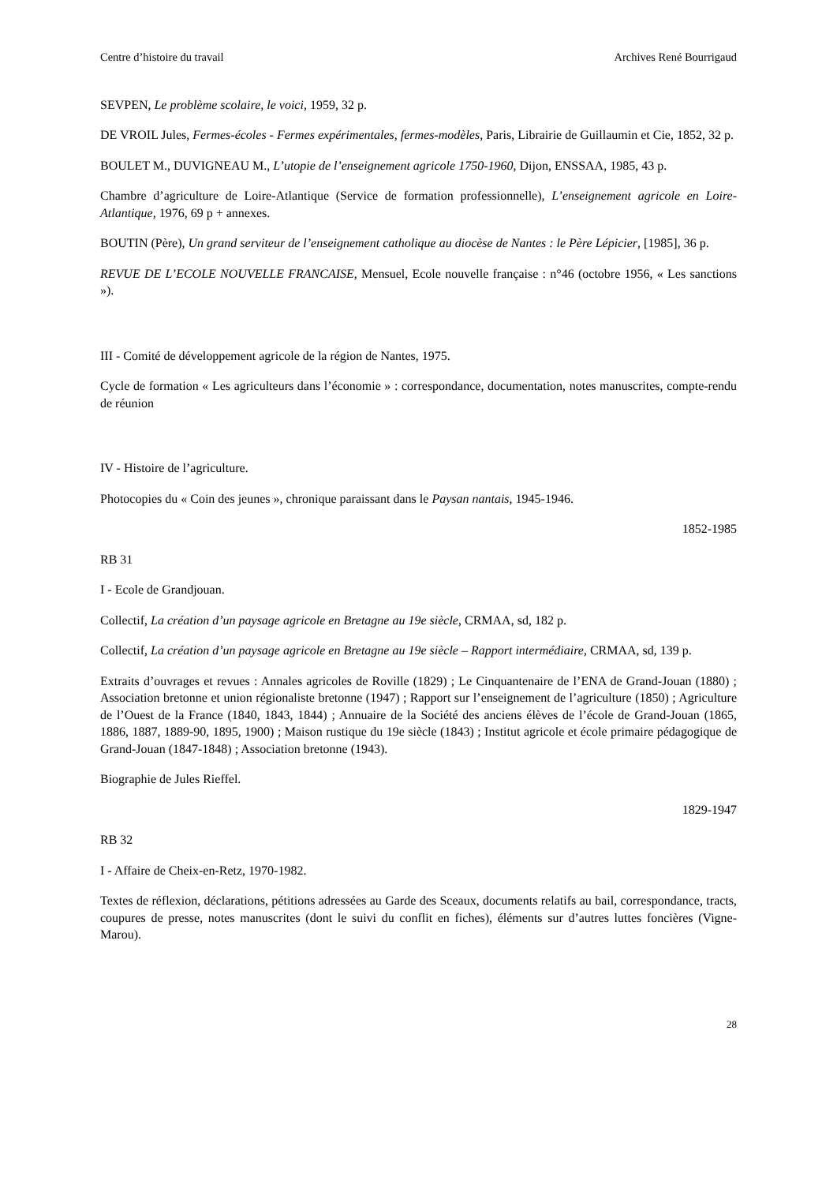Centre d’histoire du travail Archives René Bourrigaud
SEVPEN, Le problème scolaire, le voici, 1959, 32 p.
DE VROIL Jules, Fermes-écoles - Fermes expérimentales, fermes-modèles, Paris, Librairie de Guillaumin et Cie, 1852, 32 p.
BOULET M., DUVIGNEAU M., L’utopie de l’enseignement agricole 1750-1960, Dijon, ENSSAA, 1985, 43 p.
Chambre d’agriculture de Loire-Atlantique (Service de formation professionnelle), L’enseignement agricole en Loire-Atlantique, 1976, 69 p + annexes.
BOUTIN (Père), Un grand serviteur de l’enseignement catholique au diocèse de Nantes : le Père Lépicier, [1985], 36 p.
REVUE DE L’ECOLE NOUVELLE FRANCAISE, Mensuel, Ecole nouvelle française : n°46 (octobre 1956, « Les sanctions »).
III - Comité de développement agricole de la région de Nantes, 1975.
Cycle de formation « Les agriculteurs dans l’économie » : correspondance, documentation, notes manuscrites, compte-rendu de réunion
IV - Histoire de l’agriculture.
Photocopies du « Coin des jeunes », chronique paraissant dans le Paysan nantais, 1945-1946.
1852-1985
RB 31
I - Ecole de Grandjouan.
Collectif, La création d’un paysage agricole en Bretagne au 19e siècle, CRMAA, sd, 182 p.
Collectif, La création d’un paysage agricole en Bretagne au 19e siècle – Rapport intermédiaire, CRMAA, sd, 139 p.
Extraits d’ouvrages et revues : Annales agricoles de Roville (1829) ; Le Cinquantenaire de l’ENA de Grand-Jouan (1880) ; Association bretonne et union régionaliste bretonne (1947) ; Rapport sur l’enseignement de l’agriculture (1850) ; Agriculture de l’Ouest de la France (1840, 1843, 1844) ; Annuaire de la Société des anciens élèves de l’école de Grand-Jouan (1865, 1886, 1887, 1889-90, 1895, 1900) ; Maison rustique du 19e siècle (1843) ; Institut agricole et école primaire pédagogique de Grand-Jouan (1847-1848) ; Association bretonne (1943).
Biographie de Jules Rieffel.
1829-1947
RB 32
I - Affaire de Cheix-en-Retz, 1970-1982.
Textes de réflexion, déclarations, pétitions adressées au Garde des Sceaux, documents relatifs au bail, correspondance, tracts, coupures de presse, notes manuscrites (dont le suivi du conflit en fiches), éléments sur d’autres luttes foncières (Vigne-Marou).
28